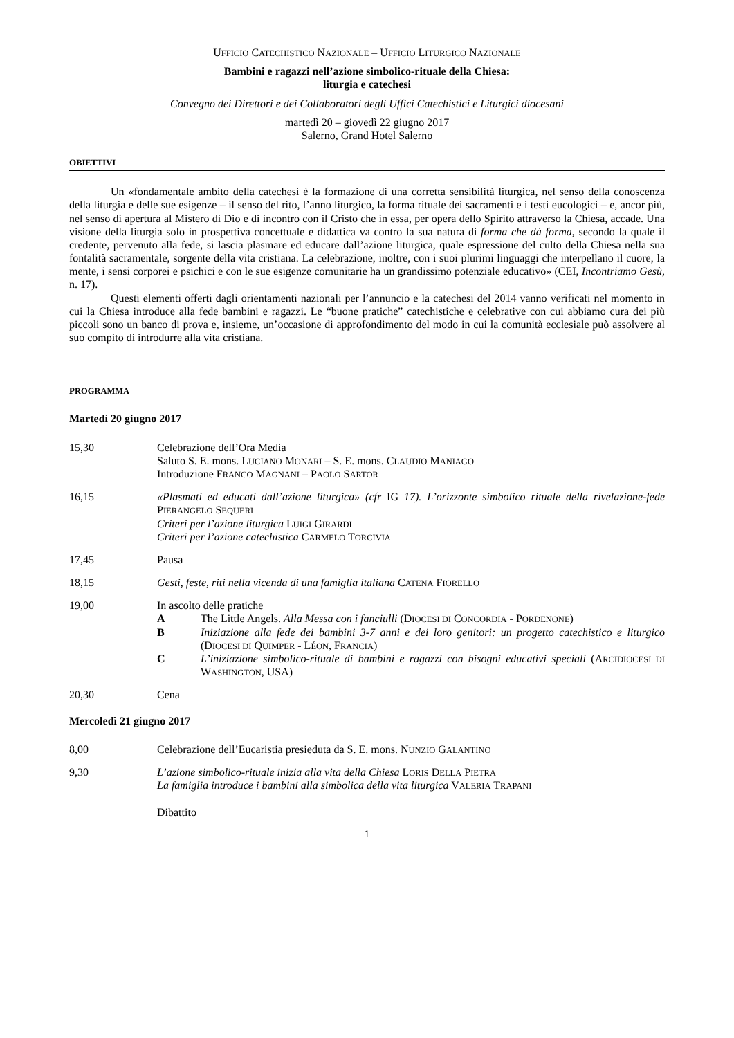UFFICIO CATECHISTICO NAZIONALE – UFFICIO LITURGICO NAZIONALE
Bambini e ragazzi nell’azione simbolico-rituale della Chiesa:
liturgia e catechesi
Convegno dei Direttori e dei Collaboratori degli Uffici Catechistici e Liturgici diocesani
martedì 20 – giovedì 22 giugno 2017
Salerno, Grand Hotel Salerno
OBIETTIVI
Un «fondamentale ambito della catechesi è la formazione di una corretta sensibilità liturgica, nel senso della conoscenza della liturgia e delle sue esigenze – il senso del rito, l’anno liturgico, la forma rituale dei sacramenti e i testi eucologici – e, ancor più, nel senso di apertura al Mistero di Dio e di incontro con il Cristo che in essa, per opera dello Spirito attraverso la Chiesa, accade. Una visione della liturgia solo in prospettiva concettuale e didattica va contro la sua natura di forma che dà forma, secondo la quale il credente, pervenuto alla fede, si lascia plasmare ed educare dall’azione liturgica, quale espressione del culto della Chiesa nella sua fontalità sacramentale, sorgente della vita cristiana. La celebrazione, inoltre, con i suoi plurimi linguaggi che interpellano il cuore, la mente, i sensi corporei e psichici e con le sue esigenze comunitarie ha un grandissimo potenziale educativo» (CEI, Incontriamo Gesù, n. 17).
Questi elementi offerti dagli orientamenti nazionali per l’annuncio e la catechesi del 2014 vanno verificati nel momento in cui la Chiesa introduce alla fede bambini e ragazzi. Le “buone pratiche” catechistiche e celebrative con cui abbiamo cura dei più piccoli sono un banco di prova e, insieme, un’occasione di approfondimento del modo in cui la comunità ecclesiale può assolvere al suo compito di introdurre alla vita cristiana.
PROGRAMMA
Martedì 20 giugno 2017
15,30 Celebrazione dell’Ora Media
Saluto S. E. mons. LUCIANO MONARI – S. E. mons. CLAUDIO MANIAGO
Introduzione FRANCO MAGNANI – PAOLO SARTOR
16,15 «Plasmati ed educati dall’azione liturgica» (cfr IG 17). L’orizzonte simbolico rituale della rivelazione-fede PIERANGELO SEQUERI
Criteri per l’azione liturgica LUIGI GIRARDI
Criteri per l’azione catechistica CARMELO TORCIVIA
17,45 Pausa
18,15 Gesti, feste, riti nella vicenda di una famiglia italiana CATENA FIORELLO
19,00 In ascolto delle pratiche
A The Little Angels. Alla Messa con i fanciulli (DIOCESI DI CONCORDIA - PORDENONE)
B Iniziazione alla fede dei bambini 3-7 anni e dei loro genitori: un progetto catechistico e liturgico (DIOCESI DI QUIMPER - LÉON, FRANCIA)
C L’iniziazione simbolico-rituale di bambini e ragazzi con bisogni educativi speciali (ARCIDIOCESI DI WASHINGTON, USA)
20,30 Cena
Mercoledì 21 giugno 2017
8,00 Celebrazione dell’Eucaristia presieduta da S. E. mons. NUNZIO GALANTINO
9,30 L’azione simbolico-rituale inizia alla vita della Chiesa LORIS DELLA PIETRA
La famiglia introduce i bambini alla simbolica della vita liturgica VALERIA TRAPANI
Dibattito
1